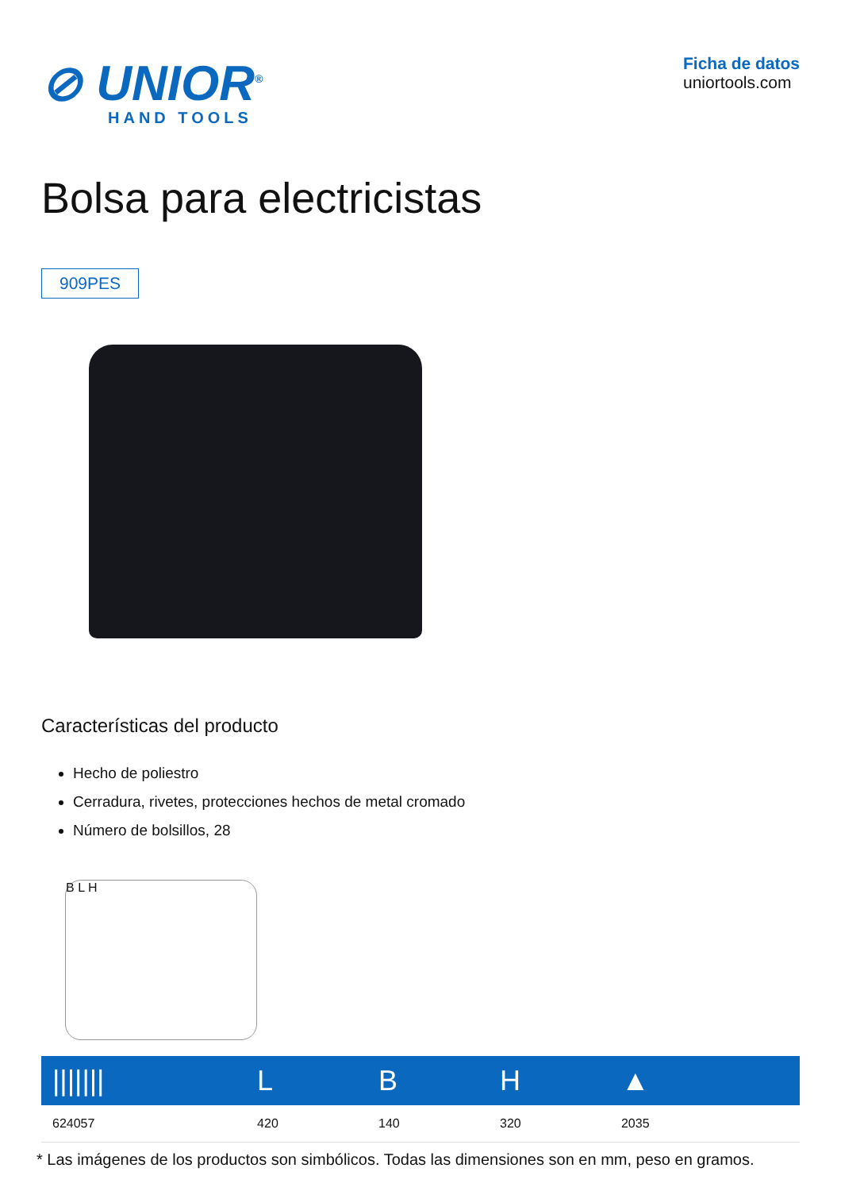⊘ UNIOR<sup>®</sup>
HAND TOOLS
Ficha de datos
uniortools.com
Bolsa para electricistas
909PES
Características del producto
Hecho de poliestro
Cerradura, rivetes, protecciones hechos de metal cromado
Número de bolsillos, 28
B L H
| /////// | L | B | H | ▲ |
| --- | --- | --- | --- | --- |
| 624057 | 420 | 140 | 320 | 2035 |
* Las imágenes de los productos son simbólicos. Todas las dimensiones son en mm, peso en gramos.